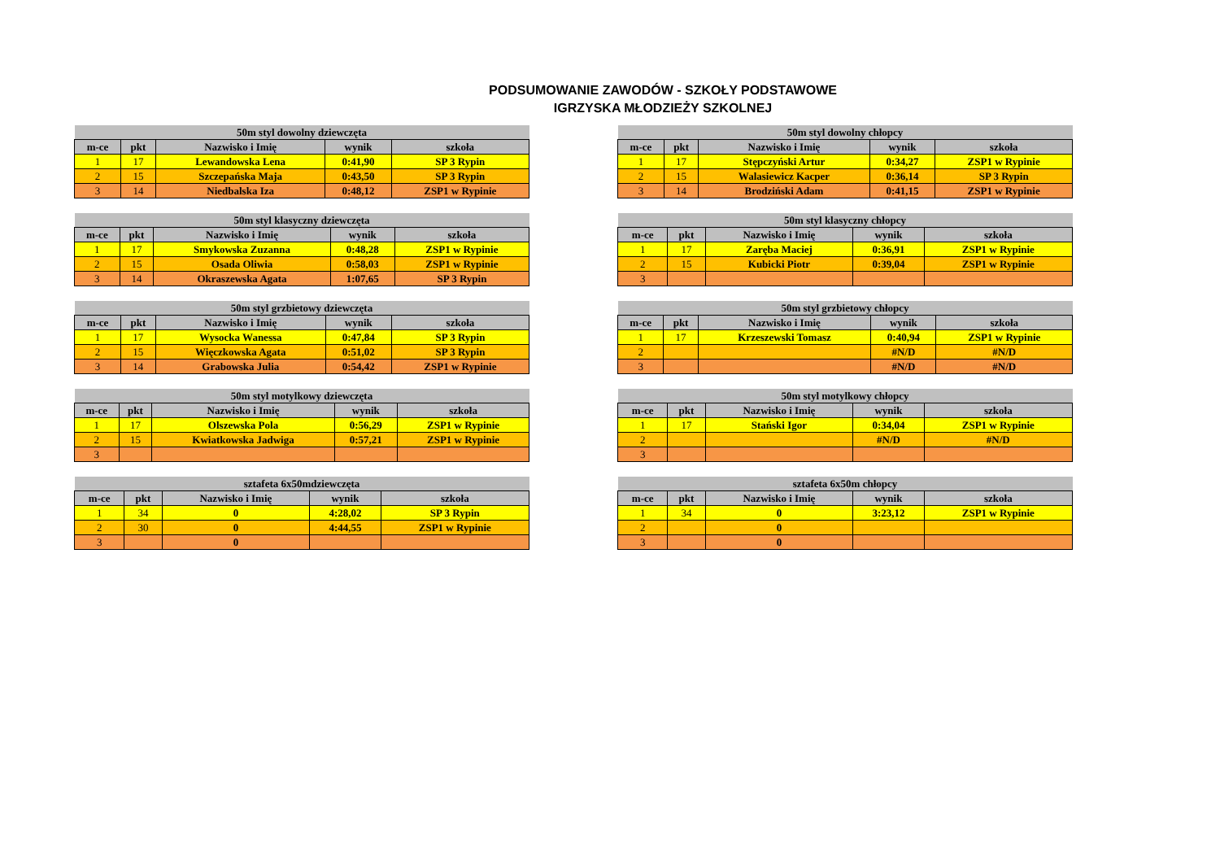PODSUMOWANIE ZAWODÓW - SZKOŁY PODSTAWOWE
IGRZYSKA MŁODZIEŻY SZKOLNEJ
| 50m styl dowolny dziewczęta | | | | |
| --- | --- | --- | --- | --- |
| m-ce | pkt | Nazwisko i Imię | wynik | szkoła |
| 1 | 17 | Lewandowska Lena | 0:41,90 | SP 3 Rypin |
| 2 | 15 | Szczepańska Maja | 0:43,50 | SP 3 Rypin |
| 3 | 14 | Niedbalska Iza | 0:48,12 | ZSP1 w Rypinie |
| 50m styl klasyczny dziewczęta | | | | |
| --- | --- | --- | --- | --- |
| m-ce | pkt | Nazwisko i Imię | wynik | szkoła |
| 1 | 17 | Smykowska Zuzanna | 0:48,28 | ZSP1 w Rypinie |
| 2 | 15 | Osada Oliwia | 0:58,03 | ZSP1 w Rypinie |
| 3 | 14 | Okraszewska Agata | 1:07,65 | SP 3 Rypin |
| 50m styl grzbietowy dziewczęta | | | | |
| --- | --- | --- | --- | --- |
| m-ce | pkt | Nazwisko i Imię | wynik | szkoła |
| 1 | 17 | Wysocka Wanessa | 0:47,84 | SP 3 Rypin |
| 2 | 15 | Więczkowska Agata | 0:51,02 | SP 3 Rypin |
| 3 | 14 | Grabowska Julia | 0:54,42 | ZSP1 w Rypinie |
| 50m styl motylkowy dziewczęta | | | | |
| --- | --- | --- | --- | --- |
| m-ce | pkt | Nazwisko i Imię | wynik | szkoła |
| 1 | 17 | Olszewska Pola | 0:56,29 | ZSP1 w Rypinie |
| 2 | 15 | Kwiatkowska Jadwiga | 0:57,21 | ZSP1 w Rypinie |
| 3 | | | | |
| sztafeta 6x50mdziewczęta | | | | |
| --- | --- | --- | --- | --- |
| m-ce | pkt | Nazwisko i Imię | wynik | szkoła |
| 1 | 34 | 0 | 4:28,02 | SP 3 Rypin |
| 2 | 30 | 0 | 4:44,55 | ZSP1 w Rypinie |
| 3 | | 0 | | |
| 50m styl dowolny chłopcy | | | | |
| --- | --- | --- | --- | --- |
| m-ce | pkt | Nazwisko i Imię | wynik | szkoła |
| 1 | 17 | Stępczyński Artur | 0:34,27 | ZSP1 w Rypinie |
| 2 | 15 | Walasiewicz Kacper | 0:36,14 | SP 3 Rypin |
| 3 | 14 | Brodziński Adam | 0:41,15 | ZSP1 w Rypinie |
| 50m styl klasyczny chłopcy | | | | |
| --- | --- | --- | --- | --- |
| m-ce | pkt | Nazwisko i Imię | wynik | szkoła |
| 1 | 17 | Zaręba Maciej | 0:36,91 | ZSP1 w Rypinie |
| 2 | 15 | Kubicki Piotr | 0:39,04 | ZSP1 w Rypinie |
| 3 | | | | |
| 50m styl grzbietowy chłopcy | | | | |
| --- | --- | --- | --- | --- |
| m-ce | pkt | Nazwisko i Imię | wynik | szkoła |
| 1 | 17 | Krzeszewski Tomasz | 0:40,94 | ZSP1 w Rypinie |
| 2 | | | #N/D | #N/D |
| 3 | | | #N/D | #N/D |
| 50m styl motylkowy chłopcy | | | | |
| --- | --- | --- | --- | --- |
| m-ce | pkt | Nazwisko i Imię | wynik | szkoła |
| 1 | 17 | Stański Igor | 0:34,04 | ZSP1 w Rypinie |
| 2 | | | #N/D | #N/D |
| 3 | | | | |
| sztafeta 6x50m chłopcy | | | | |
| --- | --- | --- | --- | --- |
| m-ce | pkt | Nazwisko i Imię | wynik | szkoła |
| 1 | 34 | 0 | 3:23,12 | ZSP1 w Rypinie |
| 2 | | 0 | | |
| 3 | | 0 | | |